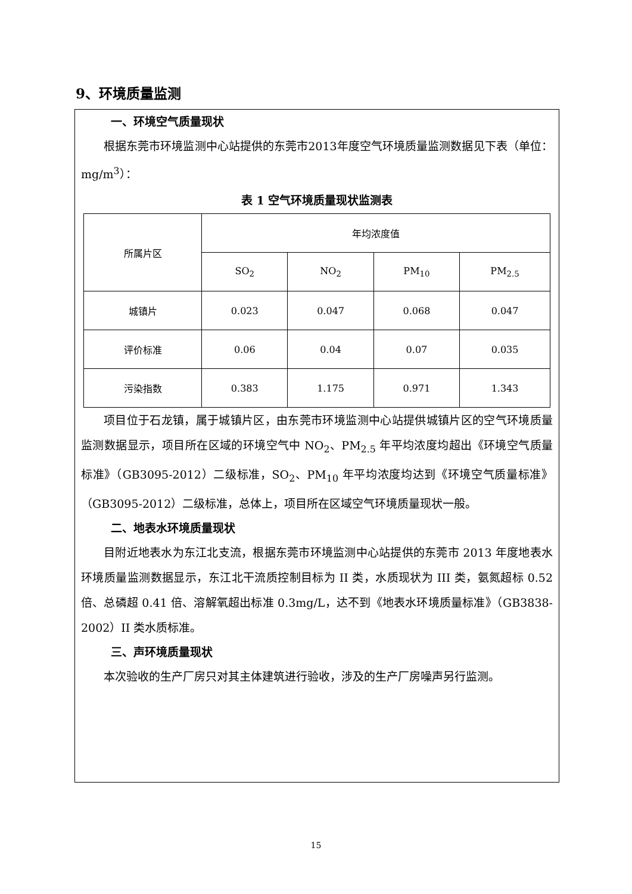9、环境质量监测
一、环境空气质量现状
根据东莞市环境监测中心站提供的东莞市2013年度空气环境质量监测数据见下表（单位：mg/m<sup>3</sup>）：
表 1 空气环境质量现状监测表
| 所属片区 | 年均浓度值 | | | |
| | SO<sub>2</sub> | NO<sub>2</sub> | PM<sub>10</sub> | PM<sub>2.5</sub> |
| 城镇片 | 0.023 | 0.047 | 0.068 | 0.047 |
| 评价标准 | 0.06 | 0.04 | 0.07 | 0.035 |
| 污染指数 | 0.383 | 1.175 | 0.971 | 1.343 |
项目位于石龙镇，属于城镇片区，由东莞市环境监测中心站提供城镇片区的空气环境质量监测数据显示，项目所在区域的环境空气中 NO<sub>2</sub>、PM<sub>2.5</sub> 年平均浓度均超出《环境空气质量标准》（GB3095-2012）二级标准，SO<sub>2</sub>、PM<sub>10</sub> 年平均浓度均达到《环境空气质量标准》（GB3095-2012）二级标准，总体上，项目所在区域空气环境质量现状一般。
二、地表水环境质量现状
目附近地表水为东江北支流，根据东莞市环境监测中心站提供的东莞市 2013 年度地表水环境质量监测数据显示，东江北干流质控制目标为 II 类，水质现状为 III 类，氨氮超标 0.52 倍、总磷超 0.41 倍、溶解氧超出标准 0.3mg/L，达不到《地表水环境质量标准》（GB3838-2002）II 类水质标准。
三、声环境质量现状
本次验收的生产厂房只对其主体建筑进行验收，涉及的生产厂房噪声另行监测。
15